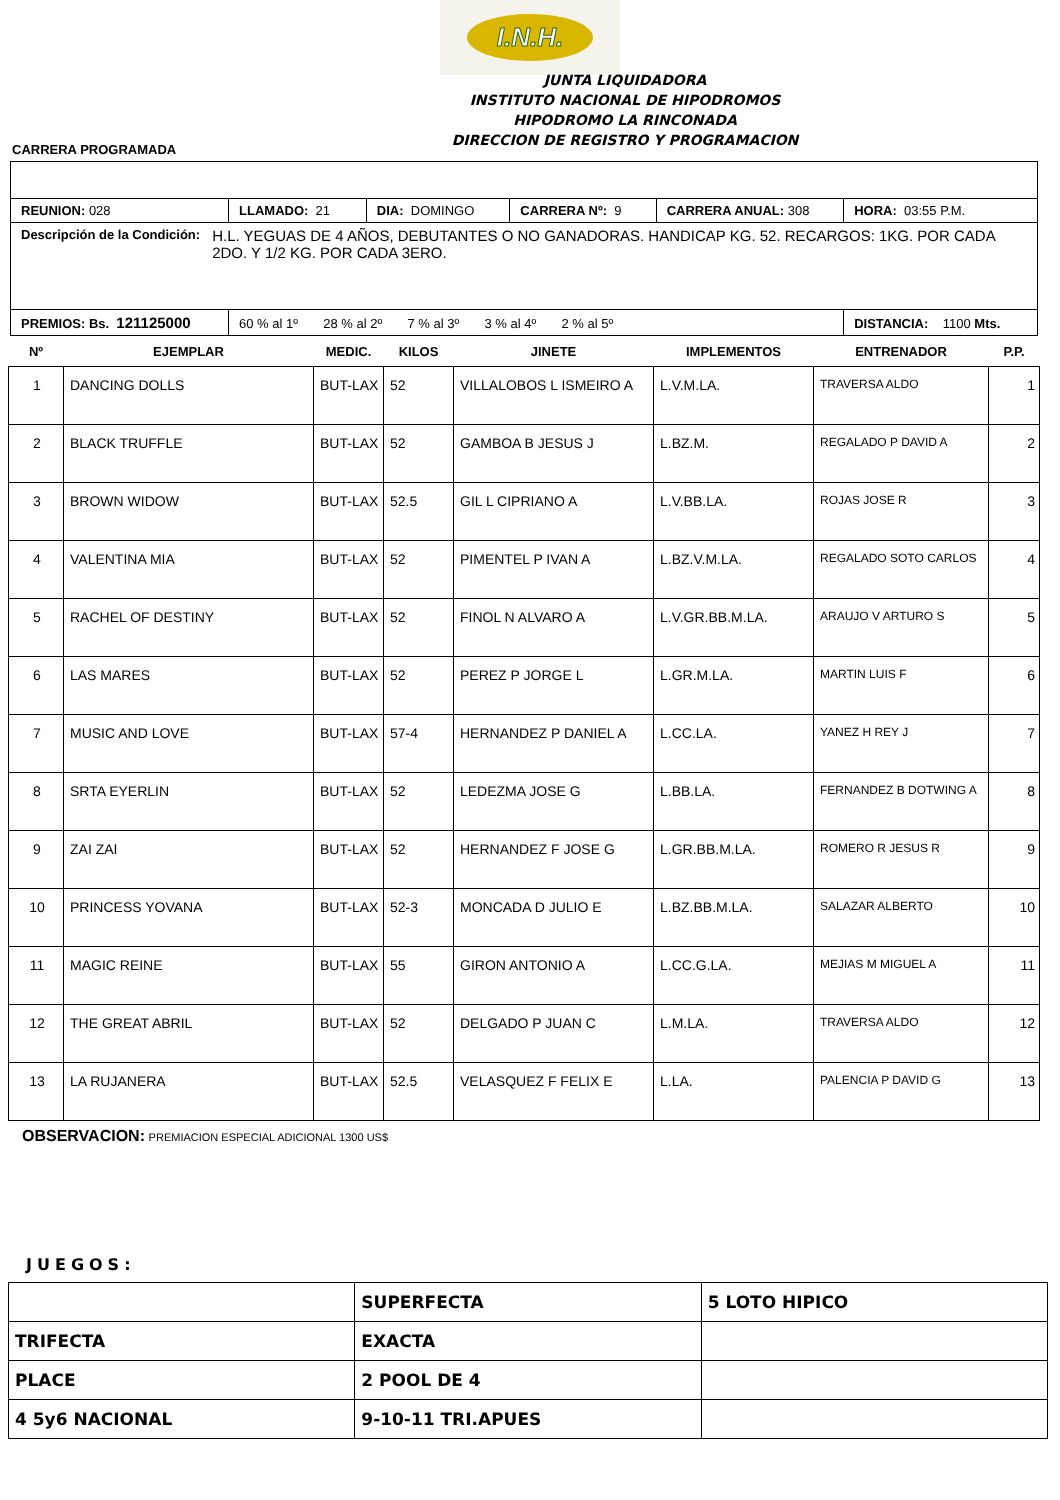I.N.H.
JUNTA LIQUIDADORA
INSTITUTO NACIONAL DE HIPODROMOS
HIPODROMO LA RINCONADA
DIRECCION DE REGISTRO Y PROGRAMACION
CARRERA PROGRAMADA
| REUNION: 028 | LLAMADO: 21 | DIA: DOMINGO | CARRERA Nº: 9 | CARRERA ANUAL: 308 | HORA: 03:55 P.M. |
| Descripción de la Condición: H.L. YEGUAS DE 4 AÑOS, DEBUTANTES O NO GANADORAS. HANDICAP KG. 52. RECARGOS: 1KG. POR CADA 2DO. Y 1/2 KG. POR CADA 3ERO. | | | | | |
| PREMIOS: Bs. 121125000 | 60 % al 1º 28 % al 2º 7 % al 3º 3 % al 4º 2 % al 5º | | | | DISTANCIA: 1100 Mts. |
| Nº | EJEMPLAR | MEDIC. | KILOS | JINETE | IMPLEMENTOS | ENTRENADOR | P.P. |
| --- | --- | --- | --- | --- | --- | --- | --- |
| 1 | DANCING DOLLS | BUT-LAX | 52 | VILLALOBOS L ISMEIRO A | L.V.M.LA. | TRAVERSA ALDO | 1 |
| 2 | BLACK TRUFFLE | BUT-LAX | 52 | GAMBOA B JESUS J | L.BZ.M. | REGALADO P DAVID A | 2 |
| 3 | BROWN WIDOW | BUT-LAX | 52.5 | GIL L CIPRIANO A | L.V.BB.LA. | ROJAS JOSE R | 3 |
| 4 | VALENTINA MIA | BUT-LAX | 52 | PIMENTEL P IVAN A | L.BZ.V.M.LA. | REGALADO SOTO CARLOS | 4 |
| 5 | RACHEL OF DESTINY | BUT-LAX | 52 | FINOL N ALVARO A | L.V.GR.BB.M.LA. | ARAUJO V ARTURO S | 5 |
| 6 | LAS MARES | BUT-LAX | 52 | PEREZ P JORGE L | L.GR.M.LA. | MARTIN LUIS F | 6 |
| 7 | MUSIC AND LOVE | BUT-LAX | 57-4 | HERNANDEZ P DANIEL A | L.CC.LA. | YANEZ H REY J | 7 |
| 8 | SRTA EYERLIN | BUT-LAX | 52 | LEDEZMA JOSE G | L.BB.LA. | FERNANDEZ B DOTWING A | 8 |
| 9 | ZAI ZAI | BUT-LAX | 52 | HERNANDEZ F JOSE G | L.GR.BB.M.LA. | ROMERO R JESUS R | 9 |
| 10 | PRINCESS YOVANA | BUT-LAX | 52-3 | MONCADA D JULIO E | L.BZ.BB.M.LA. | SALAZAR ALBERTO | 10 |
| 11 | MAGIC REINE | BUT-LAX | 55 | GIRON ANTONIO A | L.CC.G.LA. | MEJIAS M MIGUEL A | 11 |
| 12 | THE GREAT ABRIL | BUT-LAX | 52 | DELGADO P JUAN C | L.M.LA. | TRAVERSA ALDO | 12 |
| 13 | LA RUJANERA | BUT-LAX | 52.5 | VELASQUEZ F FELIX E | L.LA. | PALENCIA P DAVID G | 13 |
OBSERVACION: PREMIACION ESPECIAL ADICIONAL 1300 US$
JUEGOS:
| | SUPERFECTA | 5 LOTO HIPICO |
| TRIFECTA | EXACTA | |
| PLACE | 2 POOL DE 4 | |
| 4 5y6 NACIONAL | 9-10-11 TRI.APUES | |